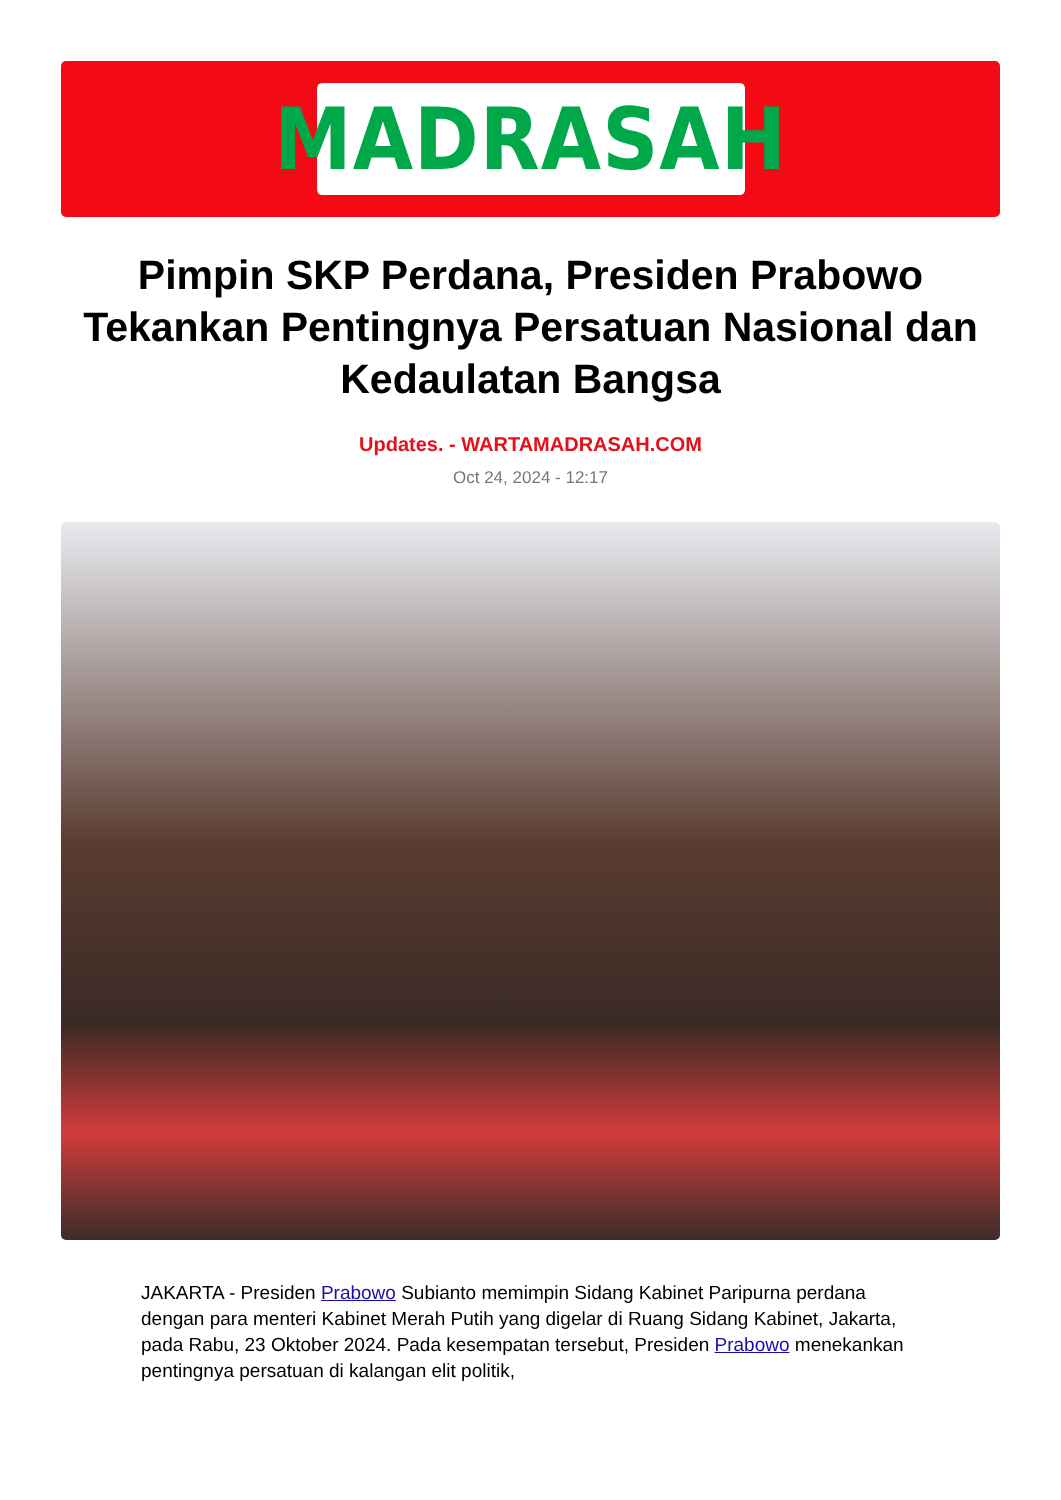MADRASAH
Pimpin SKP Perdana, Presiden Prabowo Tekankan Pentingnya Persatuan Nasional dan Kedaulatan Bangsa
Updates. - WARTAMADRASAH.COM
Oct 24, 2024 - 12:17
JAKARTA - Presiden Prabowo Subianto memimpin Sidang Kabinet Paripurna perdana dengan para menteri Kabinet Merah Putih yang digelar di Ruang Sidang Kabinet, Jakarta, pada Rabu, 23 Oktober 2024. Pada kesempatan tersebut, Presiden Prabowo menekankan pentingnya persatuan di kalangan elit politik,